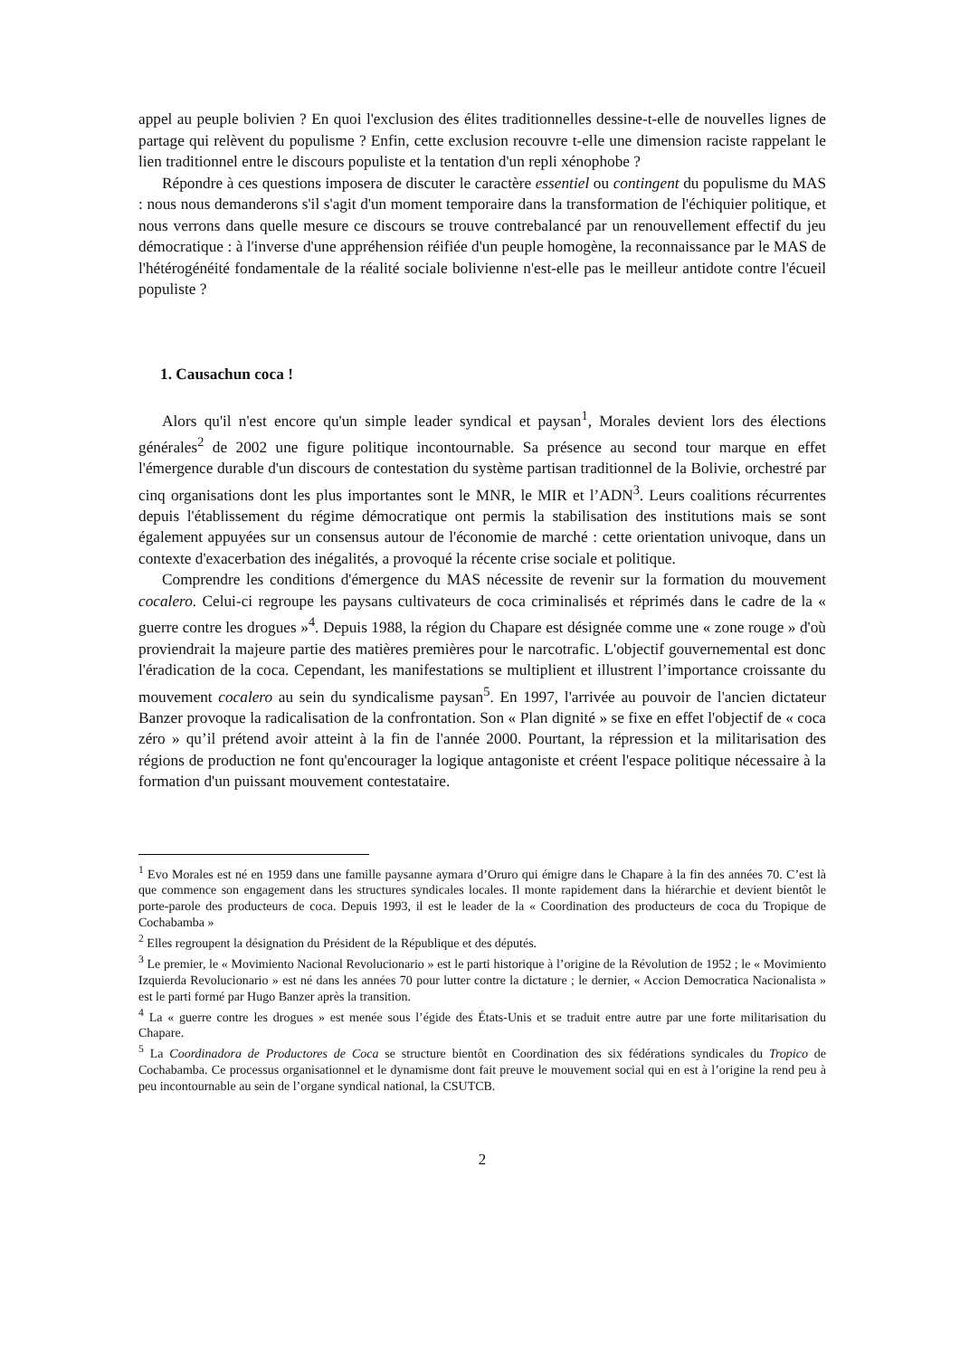appel au peuple bolivien ? En quoi l'exclusion des élites traditionnelles dessine-t-elle de nouvelles lignes de partage qui relèvent du populisme ? Enfin, cette exclusion recouvre t-elle une dimension raciste rappelant le lien traditionnel entre le discours populiste et la tentation d'un repli xénophobe ?
Répondre à ces questions imposera de discuter le caractère essentiel ou contingent du populisme du MAS : nous nous demanderons s'il s'agit d'un moment temporaire dans la transformation de l'échiquier politique, et nous verrons dans quelle mesure ce discours se trouve contrebalancé par un renouvellement effectif du jeu démocratique : à l'inverse d'une appréhension réifiée d'un peuple homogène, la reconnaissance par le MAS de l'hétérogénéité fondamentale de la réalité sociale bolivienne n'est-elle pas le meilleur antidote contre l'écueil populiste ?
1. Causachun coca !
Alors qu'il n'est encore qu'un simple leader syndical et paysan<sup>1</sup>, Morales devient lors des élections générales<sup>2</sup> de 2002 une figure politique incontournable. Sa présence au second tour marque en effet l'émergence durable d'un discours de contestation du système partisan traditionnel de la Bolivie, orchestré par cinq organisations dont les plus importantes sont le MNR, le MIR et l’ADN<sup>3</sup>. Leurs coalitions récurrentes depuis l'établissement du régime démocratique ont permis la stabilisation des institutions mais se sont également appuyées sur un consensus autour de l'économie de marché : cette orientation univoque, dans un contexte d'exacerbation des inégalités, a provoqué la récente crise sociale et politique.
Comprendre les conditions d'émergence du MAS nécessite de revenir sur la formation du mouvement cocalero. Celui-ci regroupe les paysans cultivateurs de coca criminalisés et réprimés dans le cadre de la « guerre contre les drogues »<sup>4</sup>. Depuis 1988, la région du Chapare est désignée comme une « zone rouge » d'où proviendrait la majeure partie des matières premières pour le narcotrafic. L'objectif gouvernemental est donc l'éradication de la coca. Cependant, les manifestations se multiplient et illustrent l’importance croissante du mouvement cocalero au sein du syndicalisme paysan<sup>5</sup>. En 1997, l'arrivée au pouvoir de l'ancien dictateur Banzer provoque la radicalisation de la confrontation. Son « Plan dignité » se fixe en effet l'objectif de « coca zéro » qu’il prétend avoir atteint à la fin de l'année 2000. Pourtant, la répression et la militarisation des régions de production ne font qu'encourager la logique antagoniste et créent l'espace politique nécessaire à la formation d'un puissant mouvement contestataire.
<sup>1</sup> Evo Morales est né en 1959 dans une famille paysanne aymara d’Oruro qui émigre dans le Chapare à la fin des années 70. C’est là que commence son engagement dans les structures syndicales locales. Il monte rapidement dans la hiérarchie et devient bientôt le porte-parole des producteurs de coca. Depuis 1993, il est le leader de la « Coordination des producteurs de coca du Tropique de Cochabamba »
<sup>2</sup> Elles regroupent la désignation du Président de la République et des députés.
<sup>3</sup> Le premier, le « Movimiento Nacional Revolucionario » est le parti historique à l’origine de la Révolution de 1952 ; le « Movimiento Izquierda Revolucionario » est né dans les années 70 pour lutter contre la dictature ; le dernier, « Accion Democratica Nacionalista » est le parti formé par Hugo Banzer après la transition.
<sup>4</sup> La « guerre contre les drogues » est menée sous l’égide des États-Unis et se traduit entre autre par une forte militarisation du Chapare.
<sup>5</sup> La Coordinadora de Productores de Coca se structure bientôt en Coordination des six fédérations syndicales du Tropico de Cochabamba. Ce processus organisationnel et le dynamisme dont fait preuve le mouvement social qui en est à l’origine la rend peu à peu incontournable au sein de l’organe syndical national, la CSUTCB.
2